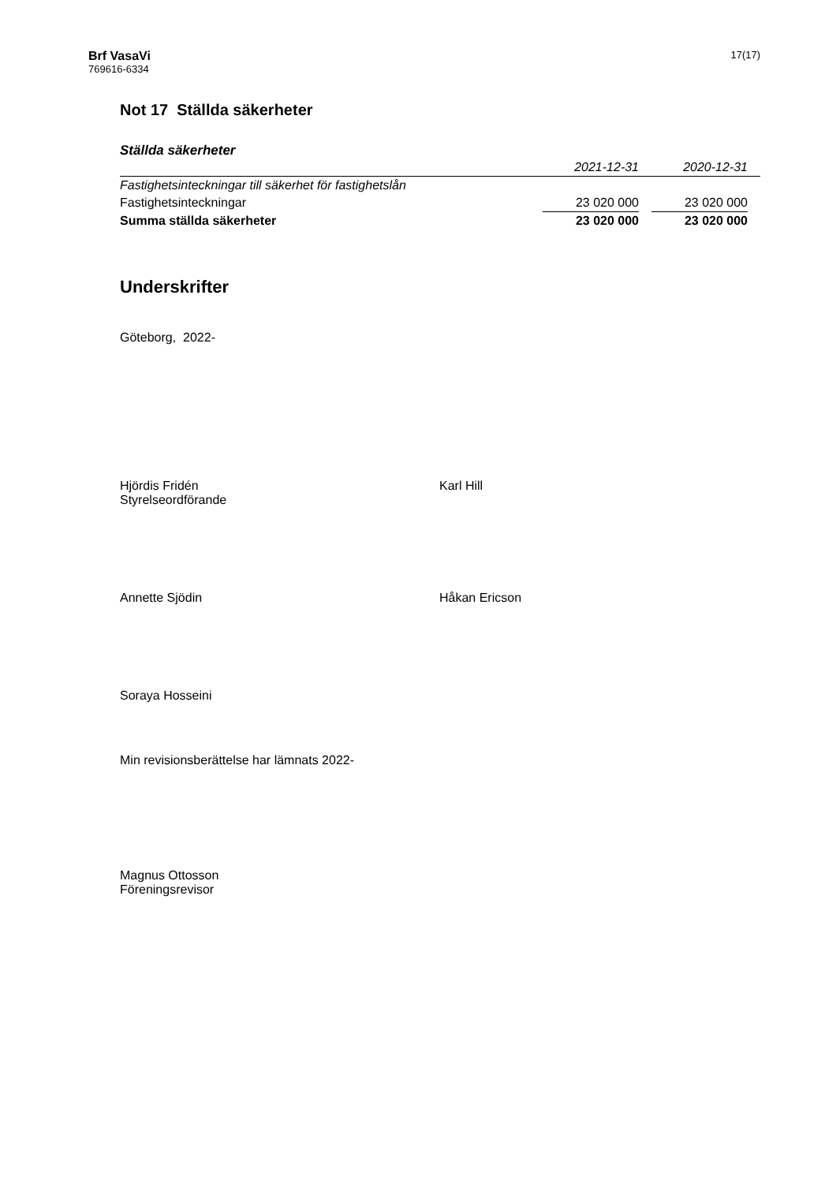Brf VasaVi
769616-6334
17(17)
Not 17 Ställda säkerheter
Ställda säkerheter
| | 2021-12-31 | | 2020-12-31 | |
| Fastighetsinteckningar till säkerhet för fastighetslån | | | | |
| Fastighetsinteckningar | 23 020 000 | | 23 020 000 | |
| Summa ställda säkerheter | 23 020 000 | | 23 020 000 | |
Underskrifter
Göteborg, 2022-
Hjördis Fridén
Styrelseordförande
Karl Hill
Annette Sjödin Håkan Ericson
Soraya Hosseini
Min revisionsberättelse har lämnats 2022-
Magnus Ottosson
Föreningsrevisor